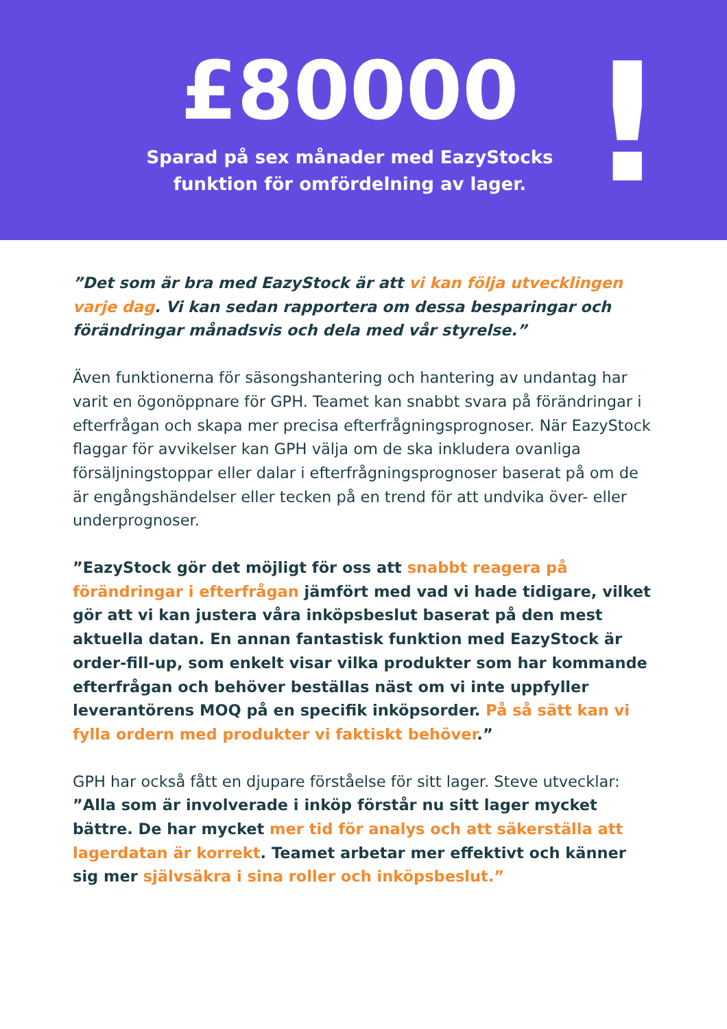£80000
Sparad på sex månader med EazyStocks
funktion för omfördelning av lager.
!
”Det som är bra med EazyStock är att vi kan följa utvecklingen varje dag. Vi kan sedan rapportera om dessa besparingar och förändringar månadsvis och dela med vår styrelse.”
Även funktionerna för säsongshantering och hantering av undantag har varit en ögonöppnare för GPH. Teamet kan snabbt svara på förändringar i efterfrågan och skapa mer precisa efterfrågningsprognoser. När EazyStock flaggar för avvikelser kan GPH välja om de ska inkludera ovanliga försäljningstoppar eller dalar i efterfrågningsprognoser baserat på om de är engångshändelser eller tecken på en trend för att undvika över- eller underprognoser.
”EazyStock gör det möjligt för oss att snabbt reagera på förändringar i efterfrågan jämfört med vad vi hade tidigare, vilket gör att vi kan justera våra inköpsbeslut baserat på den mest aktuella datan. En annan fantastisk funktion med EazyStock är order-fill-up, som enkelt visar vilka produkter som har kommande efterfrågan och behöver beställas näst om vi inte uppfyller leverantörens MOQ på en specifik inköpsorder. På så sätt kan vi fylla ordern med produkter vi faktiskt behöver.”
GPH har också fått en djupare förståelse för sitt lager. Steve utvecklar:
”Alla som är involverade i inköp förstår nu sitt lager mycket bättre. De har mycket mer tid för analys och att säkerställa att lagerdatan är korrekt. Teamet arbetar mer effektivt och känner sig mer självsäkra i sina roller och inköpsbeslut.”